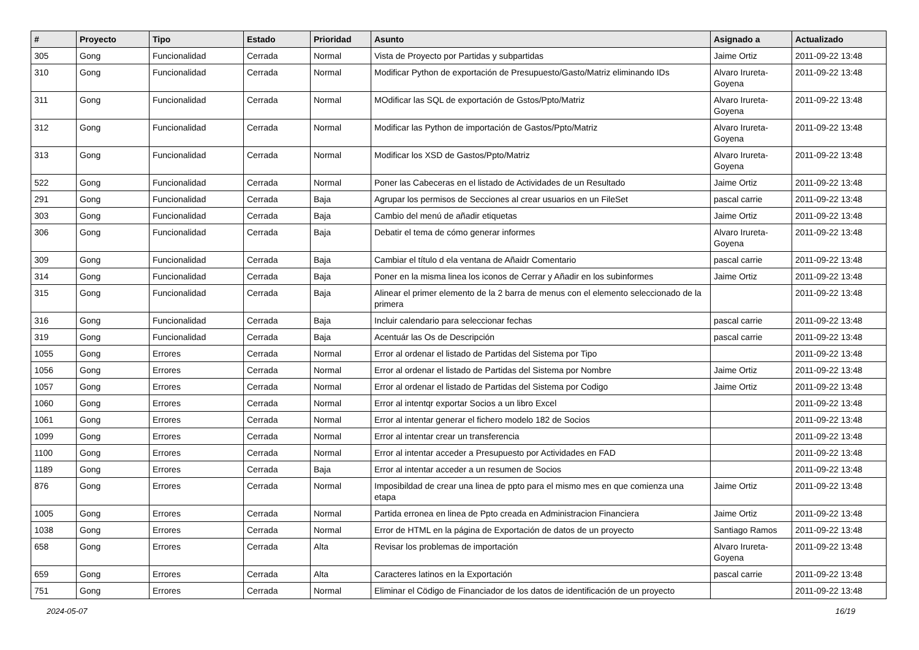| # | Proyecto | Tipo | Estado | Prioridad | Asunto | Asignado a | Actualizado |
| --- | --- | --- | --- | --- | --- | --- | --- |
| 305 | Gong | Funcionalidad | Cerrada | Normal | Vista de Proyecto por Partidas y subpartidas | Jaime Ortiz | 2011-09-22 13:48 |
| 310 | Gong | Funcionalidad | Cerrada | Normal | Modificar Python de exportación de Presupuesto/Gasto/Matriz eliminando IDs | Alvaro Irureta-Goyena | 2011-09-22 13:48 |
| 311 | Gong | Funcionalidad | Cerrada | Normal | MOdificar las SQL de exportación de Gstos/Ppto/Matriz | Alvaro Irureta-Goyena | 2011-09-22 13:48 |
| 312 | Gong | Funcionalidad | Cerrada | Normal | Modificar las Python de importación de Gastos/Ppto/Matriz | Alvaro Irureta-Goyena | 2011-09-22 13:48 |
| 313 | Gong | Funcionalidad | Cerrada | Normal | Modificar los XSD de Gastos/Ppto/Matriz | Alvaro Irureta-Goyena | 2011-09-22 13:48 |
| 522 | Gong | Funcionalidad | Cerrada | Normal | Poner las Cabeceras en el listado de Actividades de un Resultado | Jaime Ortiz | 2011-09-22 13:48 |
| 291 | Gong | Funcionalidad | Cerrada | Baja | Agrupar los permisos de Secciones al crear usuarios en un FileSet | pascal carrie | 2011-09-22 13:48 |
| 303 | Gong | Funcionalidad | Cerrada | Baja | Cambio del menú de añadir etiquetas | Jaime Ortiz | 2011-09-22 13:48 |
| 306 | Gong | Funcionalidad | Cerrada | Baja | Debatir el tema de cómo generar informes | Alvaro Irureta-Goyena | 2011-09-22 13:48 |
| 309 | Gong | Funcionalidad | Cerrada | Baja | Cambiar el título d ela ventana de Añaidr Comentario | pascal carrie | 2011-09-22 13:48 |
| 314 | Gong | Funcionalidad | Cerrada | Baja | Poner en la misma linea los iconos de Cerrar y Añadir en los subinformes | Jaime Ortiz | 2011-09-22 13:48 |
| 315 | Gong | Funcionalidad | Cerrada | Baja | Alinear el primer elemento de la 2 barra de menus con el elemento seleccionado de la primera | | 2011-09-22 13:48 |
| 316 | Gong | Funcionalidad | Cerrada | Baja | Incluir calendario para seleccionar fechas | pascal carrie | 2011-09-22 13:48 |
| 319 | Gong | Funcionalidad | Cerrada | Baja | Acentuár las Os de Descripción | pascal carrie | 2011-09-22 13:48 |
| 1055 | Gong | Errores | Cerrada | Normal | Error al ordenar el listado de Partidas del Sistema por Tipo | | 2011-09-22 13:48 |
| 1056 | Gong | Errores | Cerrada | Normal | Error al ordenar el listado de Partidas del Sistema por Nombre | Jaime Ortiz | 2011-09-22 13:48 |
| 1057 | Gong | Errores | Cerrada | Normal | Error al ordenar el listado de Partidas del Sistema por Codigo | Jaime Ortiz | 2011-09-22 13:48 |
| 1060 | Gong | Errores | Cerrada | Normal | Error al intentqr exportar Socios a un libro Excel | | 2011-09-22 13:48 |
| 1061 | Gong | Errores | Cerrada | Normal | Error al intentar generar el fichero modelo 182 de Socios | | 2011-09-22 13:48 |
| 1099 | Gong | Errores | Cerrada | Normal | Error al intentar crear un transferencia | | 2011-09-22 13:48 |
| 1100 | Gong | Errores | Cerrada | Normal | Error al intentar acceder a Presupuesto por Actividades en FAD | | 2011-09-22 13:48 |
| 1189 | Gong | Errores | Cerrada | Baja | Error al intentar acceder a un resumen de Socios | | 2011-09-22 13:48 |
| 876 | Gong | Errores | Cerrada | Normal | Imposibildad de crear una linea de ppto para el mismo mes en que comienza una etapa | Jaime Ortiz | 2011-09-22 13:48 |
| 1005 | Gong | Errores | Cerrada | Normal | Partida erronea en linea de Ppto creada en Administracion Financiera | Jaime Ortiz | 2011-09-22 13:48 |
| 1038 | Gong | Errores | Cerrada | Normal | Error de HTML en la página de Exportación de datos de un proyecto | Santiago Ramos | 2011-09-22 13:48 |
| 658 | Gong | Errores | Cerrada | Alta | Revisar los problemas de importación | Alvaro Irureta-Goyena | 2011-09-22 13:48 |
| 659 | Gong | Errores | Cerrada | Alta | Caracteres latinos en la Exportación | pascal carrie | 2011-09-22 13:48 |
| 751 | Gong | Errores | Cerrada | Normal | Eliminar el Cödigo de Financiador de los datos de identificación de un proyecto | | 2011-09-22 13:48 |
2024-05-07 16/19